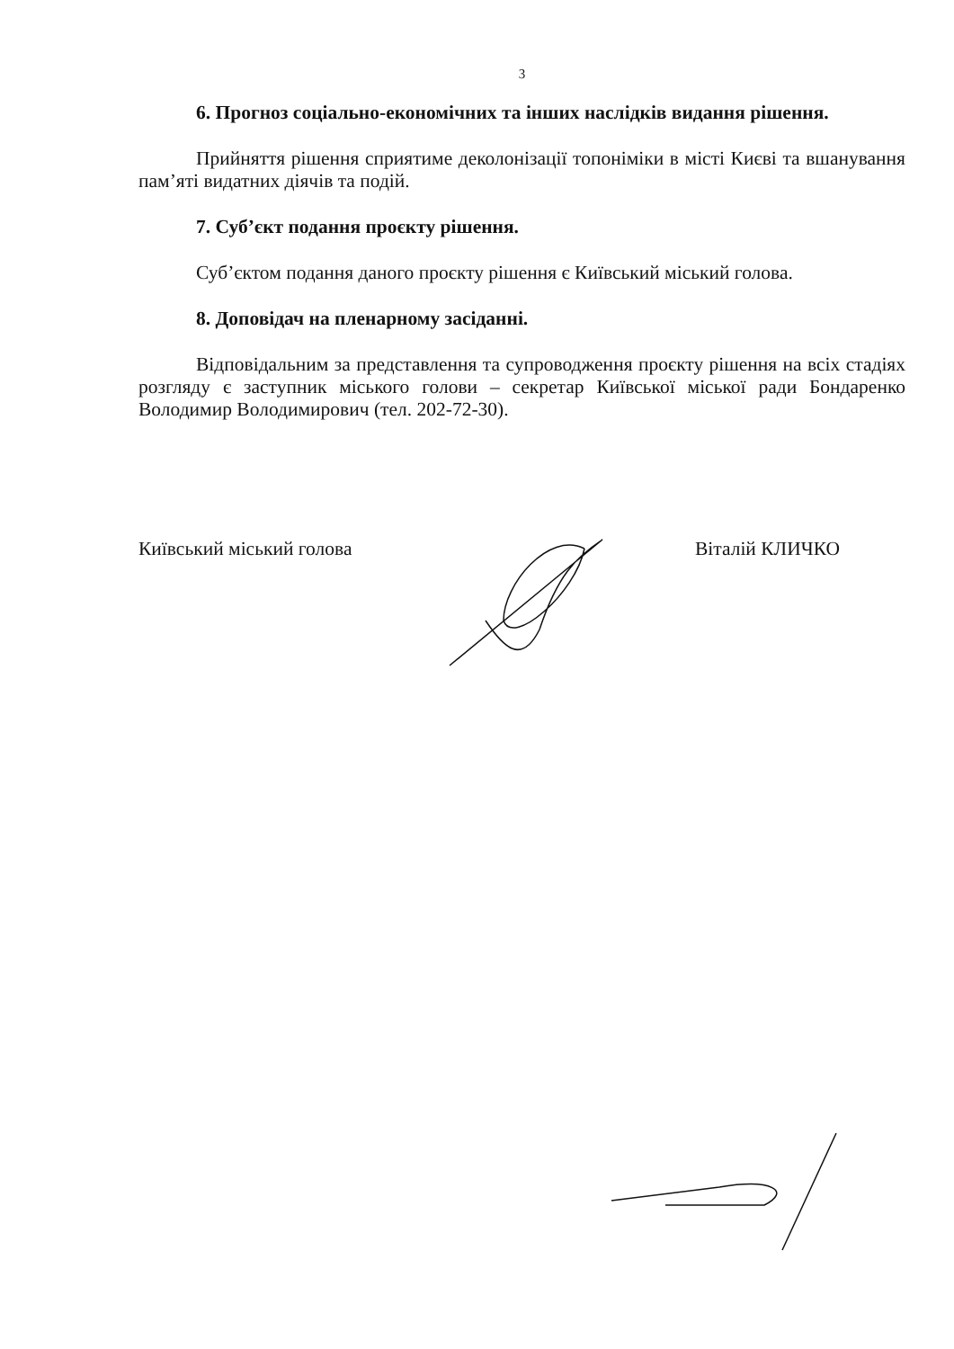3
6. Прогноз соціально-економічних та інших наслідків видання рішення.
Прийняття рішення сприятиме деколонізації топоніміки в місті Києві та вшанування пам’яті видатних діячів та подій.
7. Суб’єкт подання проєкту рішення.
Суб’єктом подання даного проєкту рішення є Київський міський голова.
8. Доповідач на пленарному засіданні.
Відповідальним за представлення та супроводження проєкту рішення на всіх стадіях розгляду є заступник міського голови – секретар Київської міської ради Бондаренко Володимир Володимирович (тел. 202-72-30).
Київський міський голова Віталій КЛИЧКО